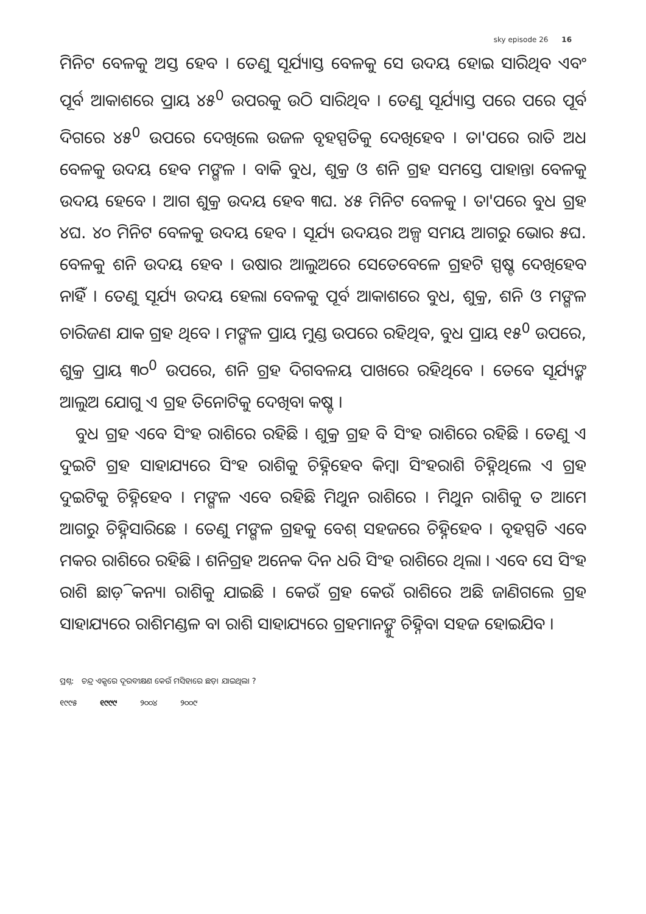sky episode 26 16
ମିନିଟ ବେଳକୁ ଅସ୍ତ ହେବ । ତେଣୁ ସୂର୍ଯ୍ୟାସ୍ତ ବେଳକୁ ସେ ଉଦୟ ହୋଇ ସାରିଥିବ ଏବଂ ପୂର୍ବ ଆକାଶରେ ପ୍ରାୟ ୪୫<sup>0</sup> ଉପରକୁ ଉଠି ସାରିଥିବ । ତେଣୁ ସୂର୍ଯ୍ୟାସ୍ତ ପରେ ପରେ ପୂର୍ବ ଦିଗରେ ୪୫<sup>0</sup> ଉପରେ ଦେଖିଲେ ଉଜଳ ବୃହସ୍ପତିକୁ ଦେଖିହେବ । ତା'ପରେ ରାତି ଅଧ ବେଳକୁ ଉଦୟ ହେବ ମଙ୍ଗଳ । ବାକି ବୁଧ, ଶୁକ୍ର ଓ ଶନି ଗ୍ରହ ସମସ୍ତେ ପାହାନ୍ତା ବେଳକୁ ଉଦୟ ହେବେ । ଆଗ ଶୁକ୍ର ଉଦୟ ହେବ ୩ଘ. ୪୫ ମିନିଟ ବେଳକୁ । ତା'ପରେ ବୁଧ ଗ୍ରହ ୪ଘ. ୪୦ ମିନିଟ ବେଳକୁ ଉଦୟ ହେବ । ସୂର୍ଯ୍ୟ ଉଦୟର ଅଳ୍ପ ସମୟ ଆଗରୁ ଭୋର ୫ଘ. ବେଳକୁ ଶନି ଉଦୟ ହେବ । ଉଷାର ଆଲୁଅରେ ସେତେବେଳେ ଗ୍ରହଟି ସ୍ପଷ୍ଟ ଦେଖିହେବ ନାହିଁ । ତେଣୁ ସୂର୍ଯ୍ୟ ଉଦୟ ହେଲା ବେଳକୁ ପୂର୍ବ ଆକାଶରେ ବୁଧ, ଶୁକ୍ର, ଶନି ଓ ମଙ୍ଗଳ ଚାରିଜଣ ଯାକ ଗ୍ରହ ଥିବେ । ମଙ୍ଗଳ ପ୍ରାୟ ମୁଣ୍ଡ ଉପରେ ରହିଥିବ, ବୁଧ ପ୍ରାୟ ୧୫<sup>0</sup> ଉପରେ, ଶୁକ୍ର ପ୍ରାୟ ୩୦<sup>0</sup> ଉପରେ, ଶନି ଗ୍ରହ ଦିଗବଳୟ ପାଖରେ ରହିଥିବେ । ତେବେ ସୂର୍ଯ୍ୟଙ୍କ ଆଲୁଅ ଯୋଗୁ ଏ ଗ୍ରହ ତିନୋଟିକୁ ଦେଖିବା କଷ୍ଟ ।
ବୁଧ ଗ୍ରହ ଏବେ ସିଂହ ରାଶିରେ ରହିଛି । ଶୁକ୍ର ଗ୍ରହ ବି ସିଂହ ରାଶିରେ ରହିଛି । ତେଣୁ ଏ ଦୁଇଟି ଗ୍ରହ ସାହାଯ୍ୟରେ ସିଂହ ରାଶିକୁ ଚିହ୍ନିହେବ କିମ୍ବା ସିଂହରାଶି ଚିହ୍ନିଥିଲେ ଏ ଗ୍ରହ ଦୁଇଟିକୁ ଚିହ୍ନିହେବ । ମଙ୍ଗଳ ଏବେ ରହିଛି ମିଥୁନ ରାଶିରେ । ମିଥୁନ ରାଶିକୁ ତ ଆମେ ଆଗରୁ ଚିହ୍ନିସାରିଛେ । ତେଣୁ ମଙ୍ଗଳ ଗ୍ରହକୁ ବେଶ୍ ସହଜରେ ଚିହ୍ନିହେବ । ବୃହସ୍ପତି ଏବେ ମକର ରାଶିରେ ରହିଛି । ଶନିଗ୍ରହ ଅନେକ ଦିନ ଧରି ସିଂହ ରାଶିରେ ଥିଲା । ଏବେ ସେ ସିଂହ ରାଶି ଛାଡ଼ି କନ୍ୟା ରାଶିକୁ ଯାଇଛି । କେଉଁ ଗ୍ରହ କେଉଁ ରାଶିରେ ଅଛି ଜାଣିଗଲେ ଗ୍ରହ ସାହାଯ୍ୟରେ ରାଶିମଣ୍ଡଳ ବା ରାଶି ସାହାଯ୍ୟରେ ଗ୍ରହମାନଙ୍କୁ ଚିହ୍ନିବା ସହଜ ହୋଇଯିବ ।
ପ୍ରଶ୍ନ: ଚନ୍ଦ୍ର ଏକ୍ସରେ ଦୂରବୀକ୍ଷଣ କେଉଁ ମସିହାରେ ଛଡ଼ା ଯାଇଥିଲା ?
୧୯୯୫ ୧୯୯୯ ୨୦୦୪ ୨୦୦୯